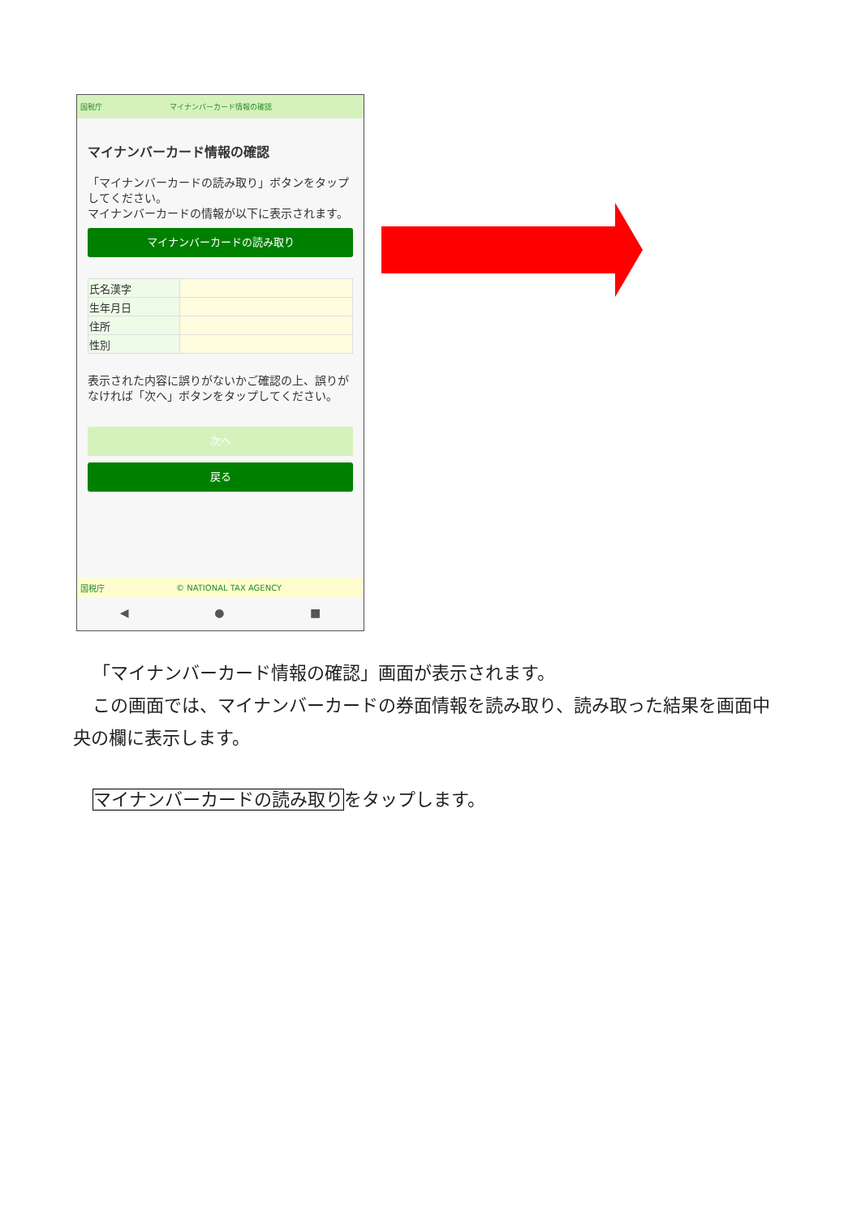国税庁 マイナンバーカード情報の確認
マイナンバーカード情報の確認
「マイナンバーカードの読み取り」ボタンをタップしてください。
マイナンバーカードの情報が以下に表示されます。
マイナンバーカードの読み取り
| 氏名漢字 | |
| 生年月日 | |
| 住所 | |
| 性別 | |
表示された内容に誤りがないかご確認の上、誤りがなければ「次へ」ボタンをタップしてください。
次へ
戻る
国税庁 © NATIONAL TAX AGENCY
◀ ● ■
「マイナンバーカード情報の確認」画面が表示されます。
この画面では、マイナンバーカードの券面情報を読み取り、読み取った結果を画面中央の欄に表示します。
マイナンバーカードの読み取りをタップします。